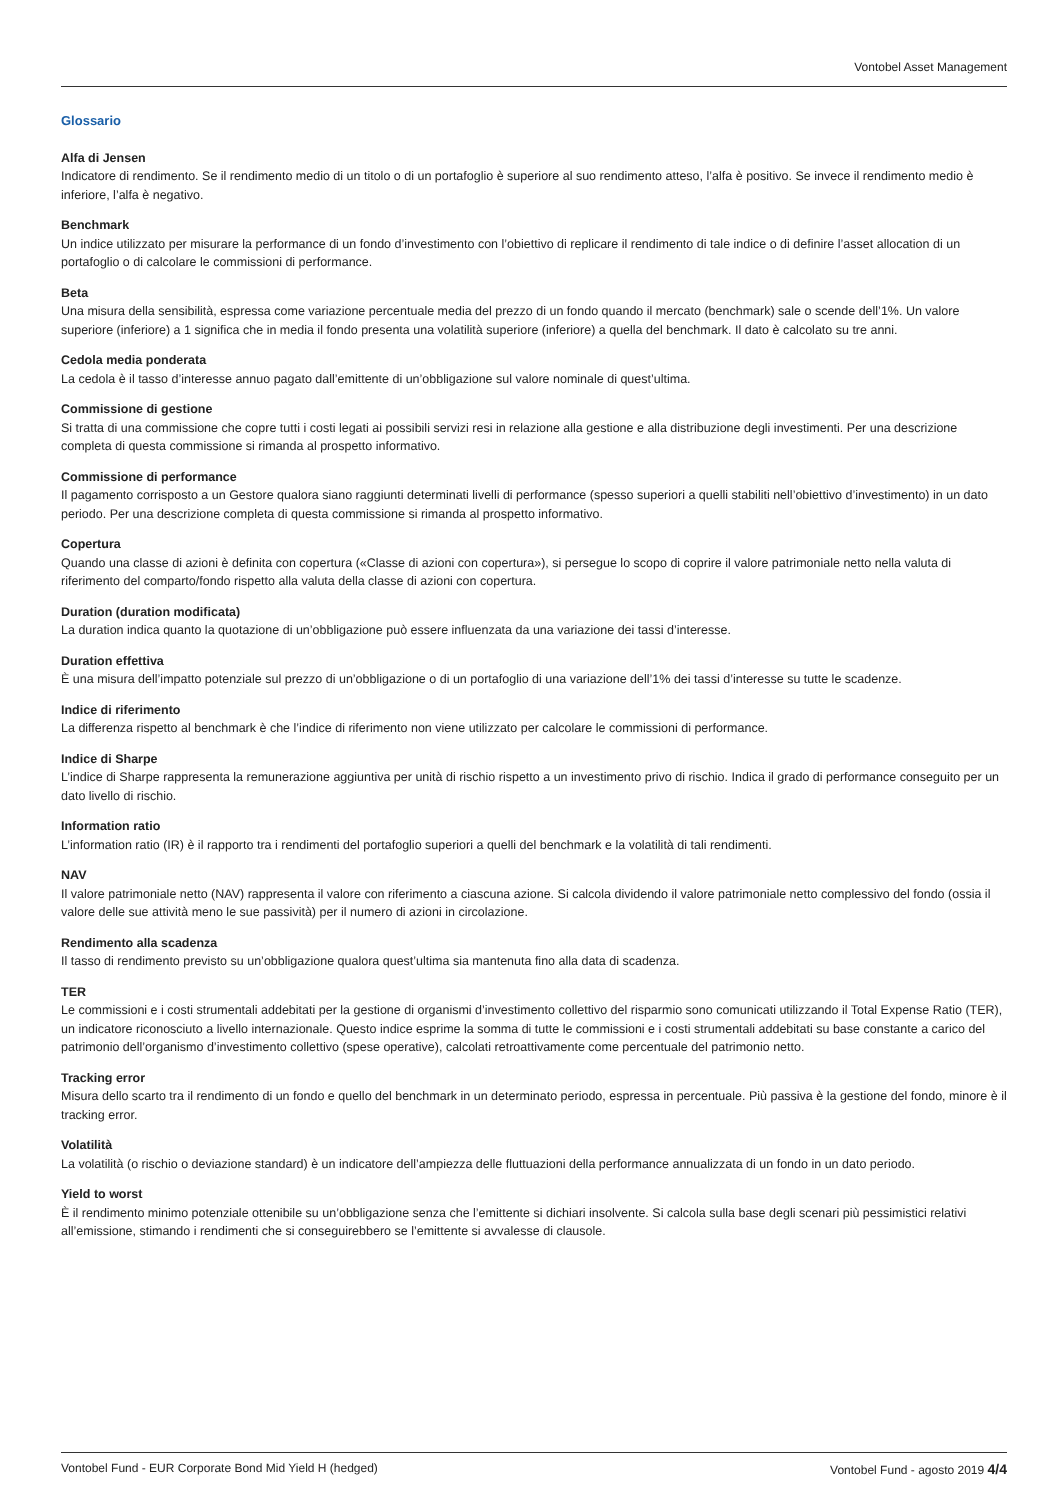Vontobel Asset Management
Glossario
Alfa di Jensen
Indicatore di rendimento. Se il rendimento medio di un titolo o di un portafoglio è superiore al suo rendimento atteso, l’alfa è positivo. Se invece il rendimento medio è inferiore, l’alfa è negativo.
Benchmark
Un indice utilizzato per misurare la performance di un fondo d’investimento con l’obiettivo di replicare il rendimento di tale indice o di definire l’asset allocation di un portafoglio o di calcolare le commissioni di performance.
Beta
Una misura della sensibilità, espressa come variazione percentuale media del prezzo di un fondo quando il mercato (benchmark) sale o scende dell’1%. Un valore superiore (inferiore) a 1 significa che in media il fondo presenta una volatilità superiore (inferiore) a quella del benchmark. Il dato è calcolato su tre anni.
Cedola media ponderata
La cedola è il tasso d’interesse annuo pagato dall’emittente di un’obbligazione sul valore nominale di quest’ultima.
Commissione di gestione
Si tratta di una commissione che copre tutti i costi legati ai possibili servizi resi in relazione alla gestione e alla distribuzione degli investimenti. Per una descrizione completa di questa commissione si rimanda al prospetto informativo.
Commissione di performance
Il pagamento corrisposto a un Gestore qualora siano raggiunti determinati livelli di performance (spesso superiori a quelli stabiliti nell’obiettivo d’investimento) in un dato periodo. Per una descrizione completa di questa commissione si rimanda al prospetto informativo.
Copertura
Quando una classe di azioni è definita con copertura («Classe di azioni con copertura»), si persegue lo scopo di coprire il valore patrimoniale netto nella valuta di riferimento del comparto/fondo rispetto alla valuta della classe di azioni con copertura.
Duration (duration modificata)
La duration indica quanto la quotazione di un’obbligazione può essere influenzata da una variazione dei tassi d’interesse.
Duration effettiva
È una misura dell’impatto potenziale sul prezzo di un’obbligazione o di un portafoglio di una variazione dell’1% dei tassi d’interesse su tutte le scadenze.
Indice di riferimento
La differenza rispetto al benchmark è che l’indice di riferimento non viene utilizzato per calcolare le commissioni di performance.
Indice di Sharpe
L’indice di Sharpe rappresenta la remunerazione aggiuntiva per unità di rischio rispetto a un investimento privo di rischio. Indica il grado di performance conseguito per un dato livello di rischio.
Information ratio
L’information ratio (IR) è il rapporto tra i rendimenti del portafoglio superiori a quelli del benchmark e la volatilità di tali rendimenti.
NAV
Il valore patrimoniale netto (NAV) rappresenta il valore con riferimento a ciascuna azione. Si calcola dividendo il valore patrimoniale netto complessivo del fondo (ossia il valore delle sue attività meno le sue passività) per il numero di azioni in circolazione.
Rendimento alla scadenza
Il tasso di rendimento previsto su un’obbligazione qualora quest’ultima sia mantenuta fino alla data di scadenza.
TER
Le commissioni e i costi strumentali addebitati per la gestione di organismi d’investimento collettivo del risparmio sono comunicati utilizzando il Total Expense Ratio (TER), un indicatore riconosciuto a livello internazionale. Questo indice esprime la somma di tutte le commissioni e i costi strumentali addebitati su base constante a carico del patrimonio dell’organismo d’investimento collettivo (spese operative), calcolati retroattivamente come percentuale del patrimonio netto.
Tracking error
Misura dello scarto tra il rendimento di un fondo e quello del benchmark in un determinato periodo, espressa in percentuale. Più passiva è la gestione del fondo, minore è il tracking error.
Volatilità
La volatilità (o rischio o deviazione standard) è un indicatore dell’ampiezza delle fluttuazioni della performance annualizzata di un fondo in un dato periodo.
Yield to worst
È il rendimento minimo potenziale ottenibile su un’obbligazione senza che l’emittente si dichiari insolvente. Si calcola sulla base degli scenari più pessimistici relativi all’emissione, stimando i rendimenti che si conseguirebbero se l’emittente si avvalesse di clausole.
Vontobel Fund - EUR Corporate Bond Mid Yield H (hedged) Vontobel Fund - agosto 2019 4/4